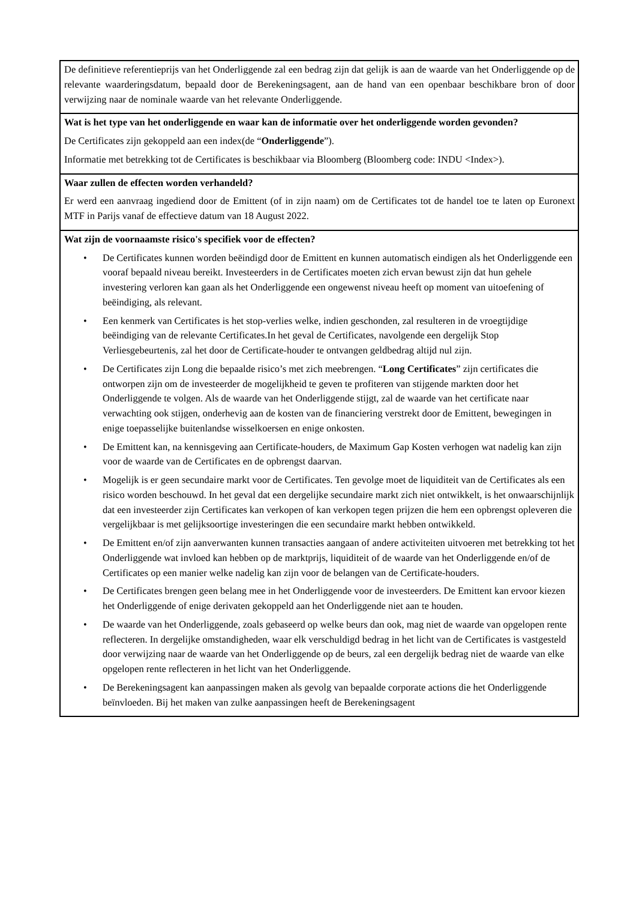| De definitieve referentieprijs van het Onderliggende zal een bedrag zijn dat gelijk is aan de waarde van het Onderliggende op de relevante waarderingsdatum, bepaald door de Berekeningsagent, aan de hand van een openbaar beschikbare bron of door verwijzing naar de nominale waarde van het relevante Onderliggende. |
| Wat is het type van het onderliggende en waar kan de informatie over het onderliggende worden gevonden? De Certificates zijn gekoppeld aan een index(de “ Onderliggende ”). Informatie met betrekking tot de Certificates is beschikbaar via Bloomberg (Bloomberg code: INDU <Index>). |
| Waar zullen de effecten worden verhandeld? Er werd een aanvraag ingediend door de Emittent (of in zijn naam) om de Certificates tot de handel toe te laten op Euronext MTF in Parijs vanaf de effectieve datum van 18 August 2022. |
| Wat zijn de voornaamste risico's specifiek voor de effecten? • De Certificates kunnen worden beëindigd door de Emittent en kunnen automatisch eindigen als het Onderliggende een vooraf bepaald niveau bereikt. Investeerders in de Certificates moeten zich ervan bewust zijn dat hun gehele investering verloren kan gaan als het Onderliggende een ongewenst niveau heeft op moment van uitoefening of beëindiging, als relevant. • Een kenmerk van Certificates is het stop-verlies welke, indien geschonden, zal resulteren in de vroegtijdige beëindiging van de relevante Certificates.In het geval de Certificates, navolgende een dergelijk Stop Verliesgebeurtenis, zal het door de Certificate-houder te ontvangen geldbedrag altijd nul zijn. • De Certificates zijn Long die bepaalde risico’s met zich meebrengen. “ Long Certificates ” zijn certificates die ontworpen zijn om de investeerder de mogelijkheid te geven te profiteren van stijgende markten door het Onderliggende te volgen. Als de waarde van het Onderliggende stijgt, zal de waarde van het certificate naar verwachting ook stijgen, onderhevig aan de kosten van de financiering verstrekt door de Emittent, bewegingen in enige toepasselijke buitenlandse wisselkoersen en enige onkosten. • De Emittent kan, na kennisgeving aan Certificate-houders, de Maximum Gap Kosten verhogen wat nadelig kan zijn voor de waarde van de Certificates en de opbrengst daarvan. • Mogelijk is er geen secundaire markt voor de Certificates. Ten gevolge moet de liquiditeit van de Certificates als een risico worden beschouwd. In het geval dat een dergelijke secundaire markt zich niet ontwikkelt, is het onwaarschijnlijk dat een investeerder zijn Certificates kan verkopen of kan verkopen tegen prijzen die hem een opbrengst opleveren die vergelijkbaar is met gelijksoortige investeringen die een secundaire markt hebben ontwikkeld. • De Emittent en/of zijn aanverwanten kunnen transacties aangaan of andere activiteiten uitvoeren met betrekking tot het Onderliggende wat invloed kan hebben op de marktprijs, liquiditeit of de waarde van het Onderliggende en/of de Certificates op een manier welke nadelig kan zijn voor de belangen van de Certificate-houders. • De Certificates brengen geen belang mee in het Onderliggende voor de investeerders. De Emittent kan ervoor kiezen het Onderliggende of enige derivaten gekoppeld aan het Onderliggende niet aan te houden. • De waarde van het Onderliggende, zoals gebaseerd op welke beurs dan ook, mag niet de waarde van opgelopen rente reflecteren. In dergelijke omstandigheden, waar elk verschuldigd bedrag in het licht van de Certificates is vastgesteld door verwijzing naar de waarde van het Onderliggende op de beurs, zal een dergelijk bedrag niet de waarde van elke opgelopen rente reflecteren in het licht van het Onderliggende. • De Berekeningsagent kan aanpassingen maken als gevolg van bepaalde corporate actions die het Onderliggende beïnvloeden. Bij het maken van zulke aanpassingen heeft de Berekeningsagent |